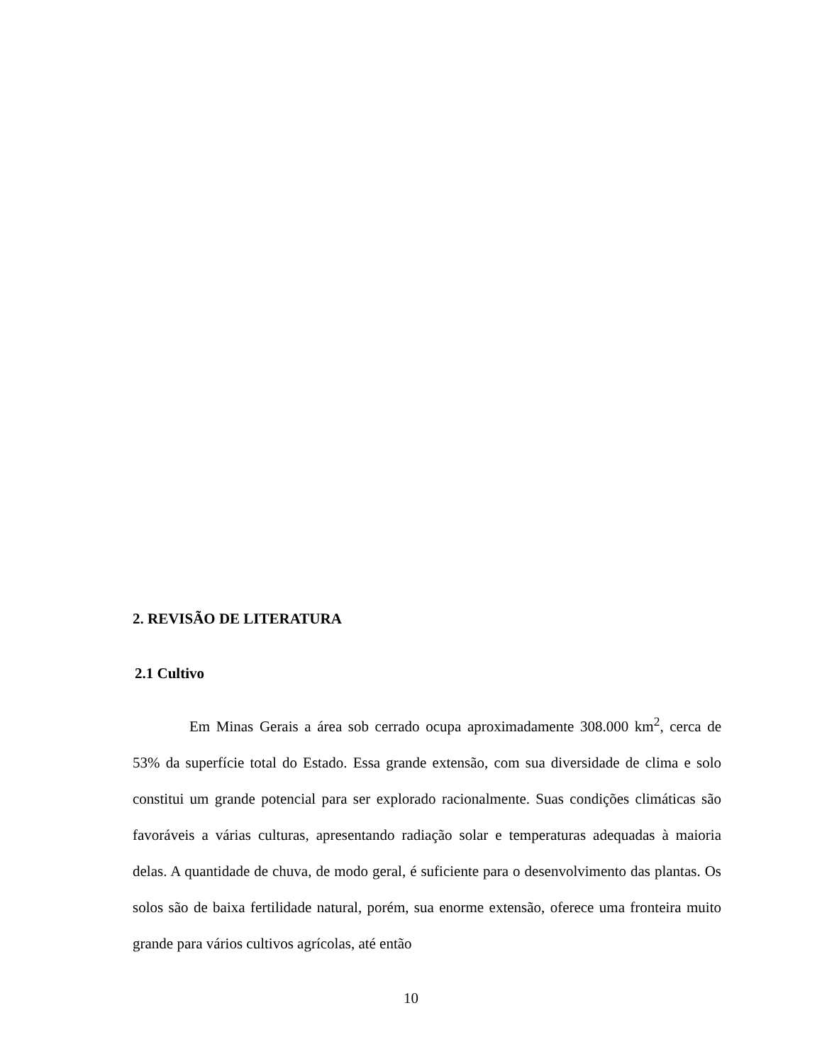2. REVISÃO DE LITERATURA
2.1 Cultivo
Em Minas Gerais a área sob cerrado ocupa aproximadamente 308.000 km<sup>2</sup>, cerca de 53% da superfície total do Estado. Essa grande extensão, com sua diversidade de clima e solo constitui um grande potencial para ser explorado racionalmente. Suas condições climáticas são favoráveis a várias culturas, apresentando radiação solar e temperaturas adequadas à maioria delas. A quantidade de chuva, de modo geral, é suficiente para o desenvolvimento das plantas. Os solos são de baixa fertilidade natural, porém, sua enorme extensão, oferece uma fronteira muito grande para vários cultivos agrícolas, até então
10